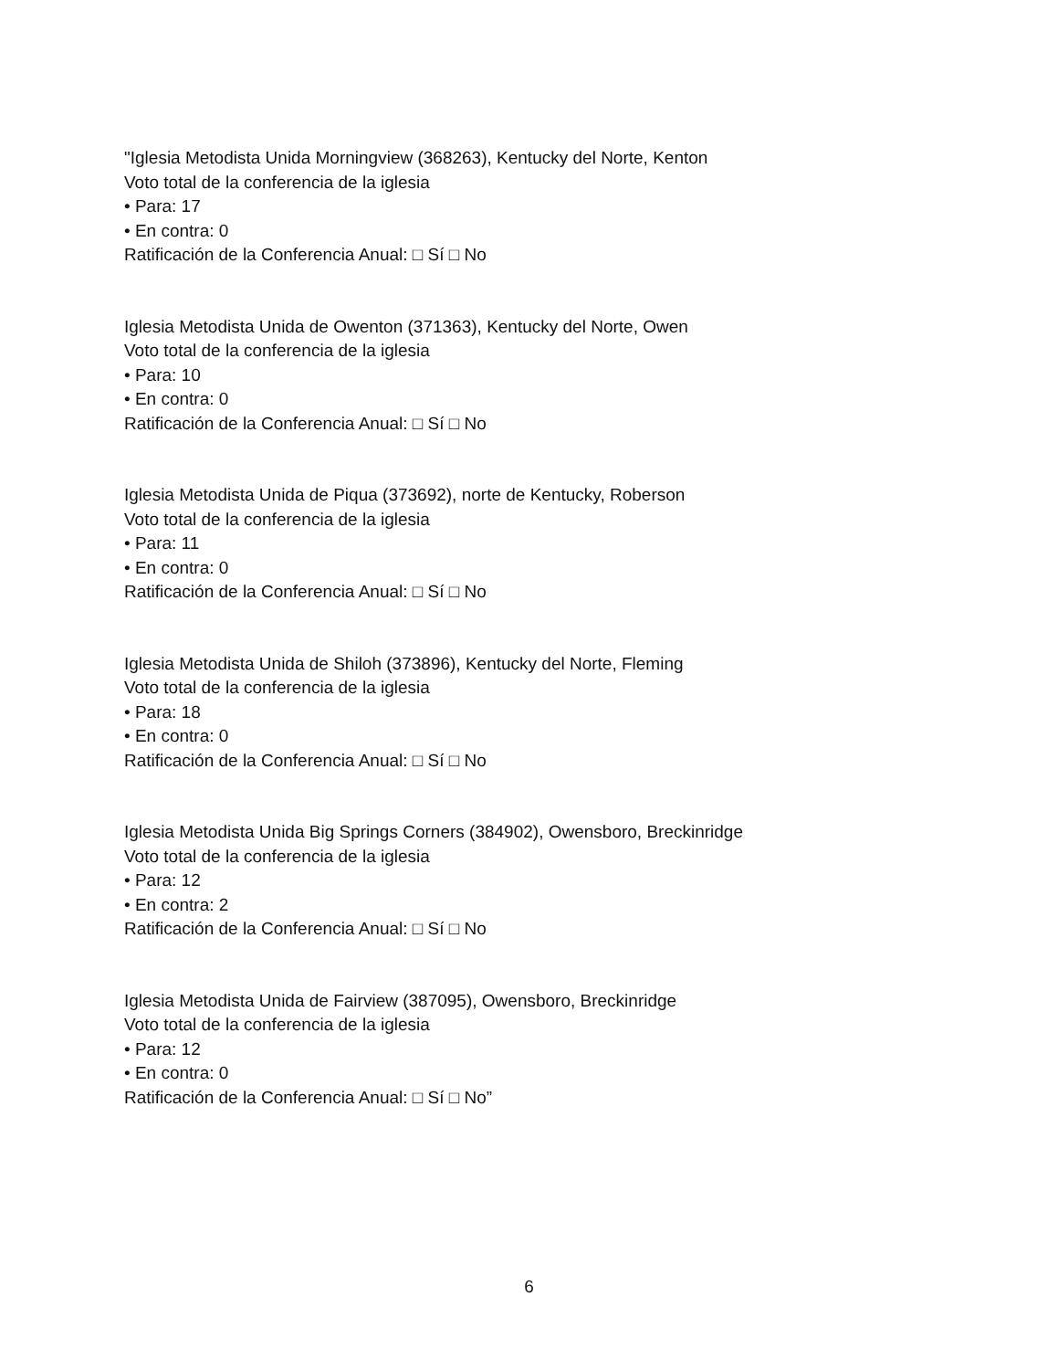"Iglesia Metodista Unida Morningview (368263), Kentucky del Norte, Kenton
Voto total de la conferencia de la iglesia
• Para: 17
• En contra: 0
Ratificación de la Conferencia Anual: □ Sí □ No
Iglesia Metodista Unida de Owenton (371363), Kentucky del Norte, Owen
Voto total de la conferencia de la iglesia
• Para: 10
• En contra: 0
Ratificación de la Conferencia Anual: □ Sí □ No
Iglesia Metodista Unida de Piqua (373692), norte de Kentucky, Roberson
Voto total de la conferencia de la iglesia
• Para: 11
• En contra: 0
Ratificación de la Conferencia Anual: □ Sí □ No
Iglesia Metodista Unida de Shiloh (373896), Kentucky del Norte, Fleming
Voto total de la conferencia de la iglesia
• Para: 18
• En contra: 0
Ratificación de la Conferencia Anual: □ Sí □ No
Iglesia Metodista Unida Big Springs Corners (384902), Owensboro, Breckinridge
Voto total de la conferencia de la iglesia
• Para: 12
• En contra: 2
Ratificación de la Conferencia Anual: □ Sí □ No
Iglesia Metodista Unida de Fairview (387095), Owensboro, Breckinridge
Voto total de la conferencia de la iglesia
• Para: 12
• En contra: 0
Ratificación de la Conferencia Anual: □ Sí □ No”
6